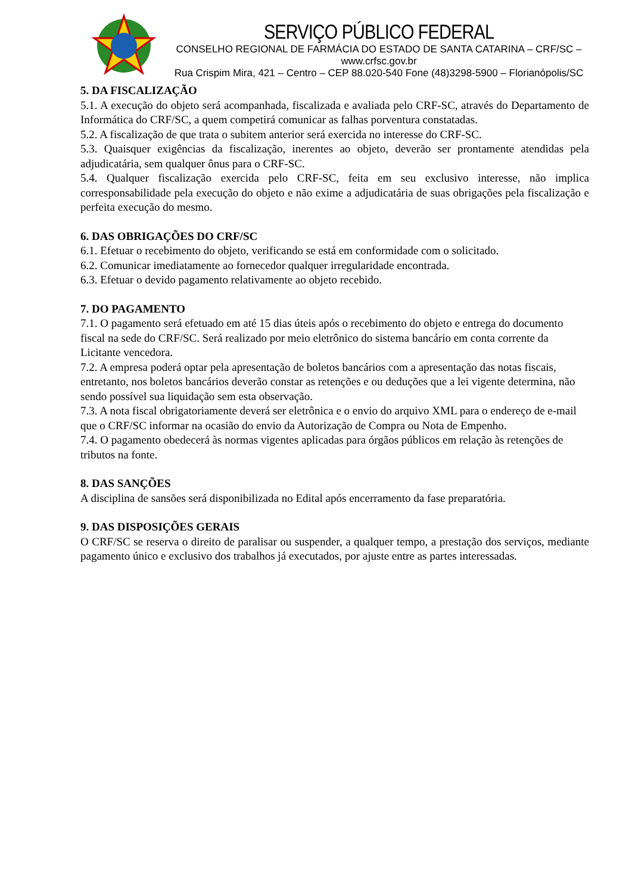SERVIÇO PÚBLICO FEDERAL
CONSELHO REGIONAL DE FARMÁCIA DO ESTADO DE SANTA CATARINA – CRF/SC – www.crfsc.gov.br
Rua Crispim Mira, 421 – Centro – CEP 88.020-540 Fone (48)3298-5900 – Florianópolis/SC
5. DA FISCALIZAÇÃO
5.1. A execução do objeto será acompanhada, fiscalizada e avaliada pelo CRF-SC, através do Departamento de Informática do CRF/SC, a quem competirá comunicar as falhas porventura constatadas.
5.2. A fiscalização de que trata o subitem anterior será exercida no interesse do CRF-SC.
5.3. Quaisquer exigências da fiscalização, inerentes ao objeto, deverão ser prontamente atendidas pela adjudicatária, sem qualquer ônus para o CRF-SC.
5.4. Qualquer fiscalização exercida pelo CRF-SC, feita em seu exclusivo interesse, não implica corresponsabilidade pela execução do objeto e não exime a adjudicatária de suas obrigações pela fiscalização e perfeita execução do mesmo.
6. DAS OBRIGAÇÕES DO CRF/SC
6.1. Efetuar o recebimento do objeto, verificando se está em conformidade com o solicitado.
6.2. Comunicar imediatamente ao fornecedor qualquer irregularidade encontrada.
6.3. Efetuar o devido pagamento relativamente ao objeto recebido.
7. DO PAGAMENTO
7.1. O pagamento será efetuado em até 15 dias úteis após o recebimento do objeto e entrega do documento fiscal na sede do CRF/SC. Será realizado por meio eletrônico do sistema bancário em conta corrente da Licitante vencedora.
7.2. A empresa poderá optar pela apresentação de boletos bancários com a apresentação das notas fiscais, entretanto, nos boletos bancários deverão constar as retenções e ou deduções que a lei vigente determina, não sendo possível sua liquidação sem esta observação.
7.3. A nota fiscal obrigatoriamente deverá ser eletrônica e o envio do arquivo XML para o endereço de e-mail que o CRF/SC informar na ocasião do envio da Autorização de Compra ou Nota de Empenho.
7.4. O pagamento obedecerá às normas vigentes aplicadas para órgãos públicos em relação às retenções de tributos na fonte.
8. DAS SANÇÕES
A disciplina de sansões será disponibilizada no Edital após encerramento da fase preparatória.
9. DAS DISPOSIÇÕES GERAIS
O CRF/SC se reserva o direito de paralisar ou suspender, a qualquer tempo, a prestação dos serviços, mediante pagamento único e exclusivo dos trabalhos já executados, por ajuste entre as partes interessadas.